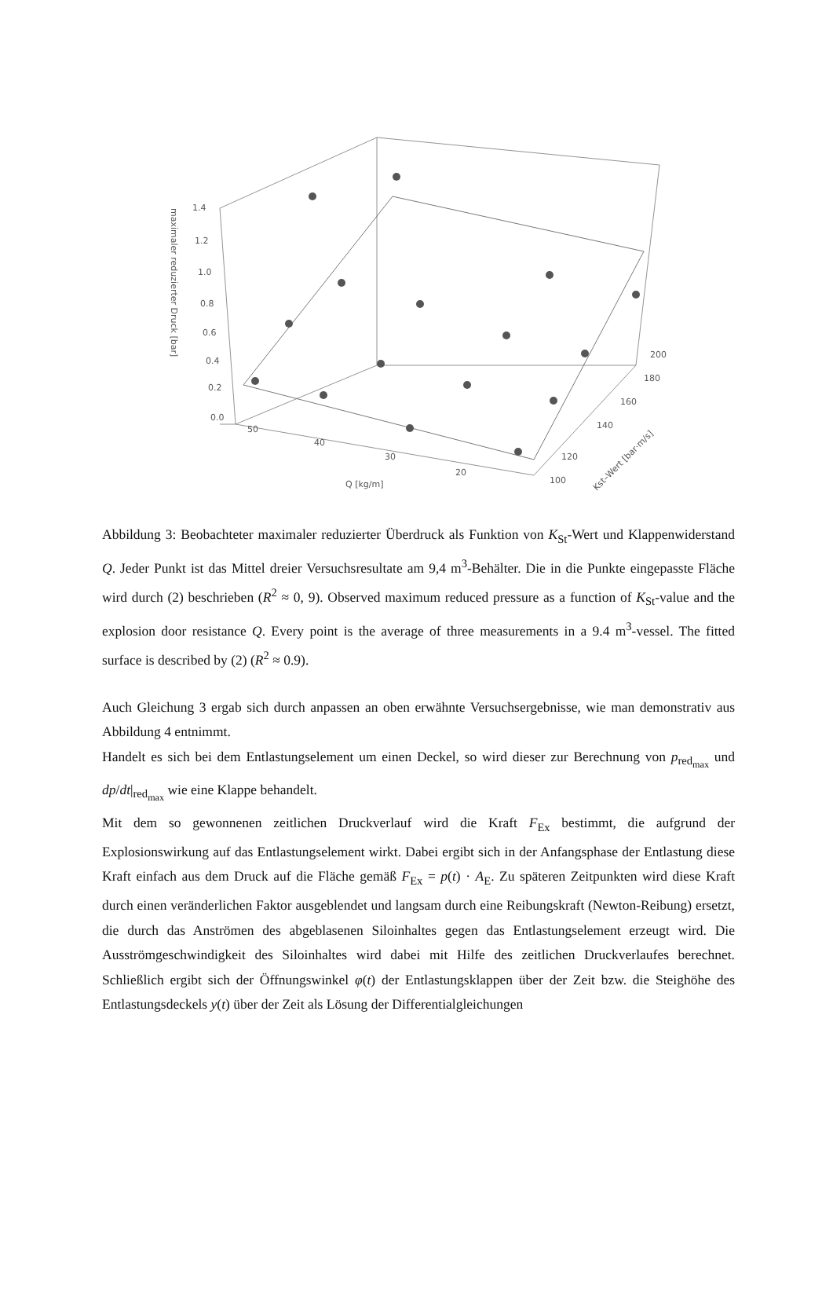1.4
1.2
1.0
0.8
0.6
0.4
0.2
0.0
50
40
30
20
100
120
140
160
180
200
Q [kg/m]
Kst–Wert [bar·m/s]
maximaler reduzierter Druck [bar]
Abbildung 3: Beobachteter maximaler reduzierter Überdruck als Funktion von K<sub>St</sub>-Wert und Klappenwiderstand Q. Jeder Punkt ist das Mittel dreier Versuchsresultate am 9,4 m<sup>3</sup>-Behälter. Die in die Punkte eingepasste Fläche wird durch (2) beschrieben (R<sup>2</sup> ≈ 0, 9). Observed maximum reduced pressure as a function of K<sub>St</sub>-value and the explosion door resistance Q. Every point is the average of three measurements in a 9.4 m<sup>3</sup>-vessel. The fitted surface is described by (2) (R<sup>2</sup> ≈ 0.9).
Auch Gleichung 3 ergab sich durch anpassen an oben erwähnte Versuchsergebnisse, wie man demonstrativ aus Abbildung 4 entnimmt.
Handelt es sich bei dem Entlastungselement um einen Deckel, so wird dieser zur Berechnung von p<sub>red<sub>max</sub></sub> und dp/dt|<sub>red<sub>max</sub></sub> wie eine Klappe behandelt.
Mit dem so gewonnenen zeitlichen Druckverlauf wird die Kraft F<sub>Ex</sub> bestimmt, die aufgrund der Explosionswirkung auf das Entlastungselement wirkt. Dabei ergibt sich in der Anfangsphase der Entlastung diese Kraft einfach aus dem Druck auf die Fläche gemäß F<sub>Ex</sub> = p(t) · A<sub>E</sub>. Zu späteren Zeitpunkten wird diese Kraft durch einen veränderlichen Faktor ausgeblendet und langsam durch eine Reibungskraft (Newton-Reibung) ersetzt, die durch das Anströmen des abgeblasenen Siloinhaltes gegen das Entlastungselement erzeugt wird. Die Ausströmgeschwindigkeit des Siloinhaltes wird dabei mit Hilfe des zeitlichen Druckverlaufes berechnet. Schließlich ergibt sich der Öffnungswinkel φ(t) der Entlastungsklappen über der Zeit bzw. die Steighöhe des Entlastungsdeckels y(t) über der Zeit als Lösung der Differentialgleichungen